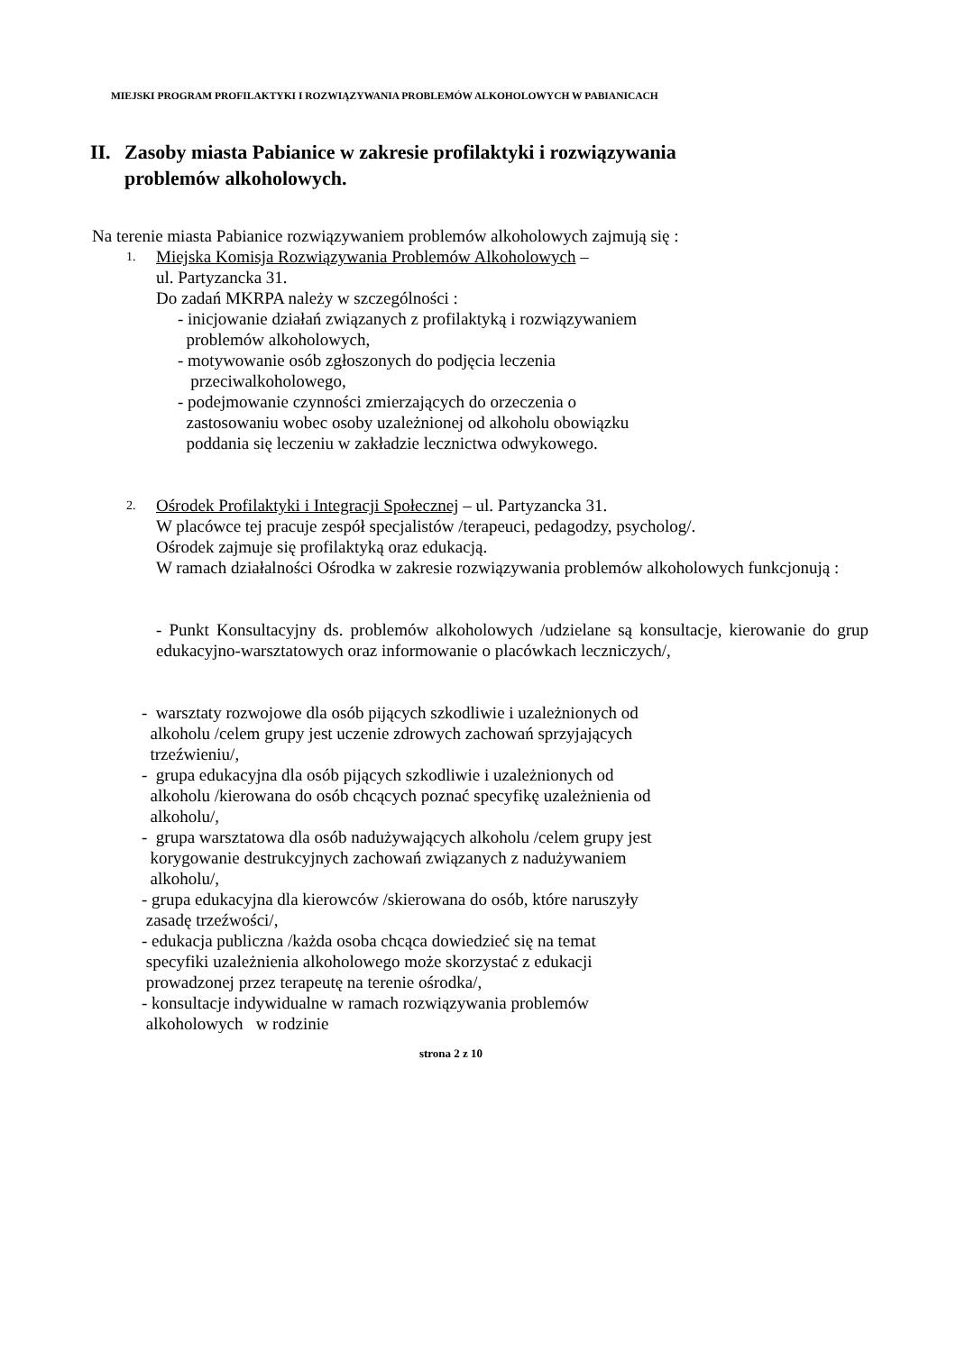MIEJSKI PROGRAM PROFILAKTYKI I ROZWIĄZYWANIA PROBLEMÓW ALKOHOLOWYCH W PABIANICACH
II. Zasoby miasta Pabianice w zakresie profilaktyki i rozwiązywania
problemów alkoholowych.
Na terenie miasta Pabianice rozwiązywaniem problemów alkoholowych zajmują się :
1.
Miejska Komisja Rozwiązywania Problemów Alkoholowych –
ul. Partyzancka 31.
Do zadań MKRPA należy w szczególności :
- inicjowanie działań związanych z profilaktyką i rozwiązywaniem
problemów alkoholowych,
- motywowanie osób zgłoszonych do podjęcia leczenia
przeciwalkoholowego,
- podejmowanie czynności zmierzających do orzeczenia o
zastosowaniu wobec osoby uzależnionej od alkoholu obowiązku
poddania się leczeniu w zakładzie lecznictwa odwykowego.
2.
Ośrodek Profilaktyki i Integracji Społecznej – ul. Partyzancka 31.
W placówce tej pracuje zespół specjalistów /terapeuci, pedagodzy, psycholog/.
Ośrodek zajmuje się profilaktyką oraz edukacją.
W ramach działalności Ośrodka w zakresie rozwiązywania problemów alkoholowych funkcjonują :
- Punkt Konsultacyjny ds. problemów alkoholowych /udzielane są konsultacje, kierowanie do grup edukacyjno-warsztatowych oraz informowanie o placówkach leczniczych/,
- warsztaty rozwojowe dla osób pijących szkodliwie i uzależnionych od
alkoholu /celem grupy jest uczenie zdrowych zachowań sprzyjających
trzeźwieniu/,
- grupa edukacyjna dla osób pijących szkodliwie i uzależnionych od
alkoholu /kierowana do osób chcących poznać specyfikę uzależnienia od
alkoholu/,
- grupa warsztatowa dla osób nadużywających alkoholu /celem grupy jest
korygowanie destrukcyjnych zachowań związanych z nadużywaniem
alkoholu/,
- grupa edukacyjna dla kierowców /skierowana do osób, które naruszyły
zasadę trzeźwości/,
- edukacja publiczna /każda osoba chcąca dowiedzieć się na temat
specyfiki uzależnienia alkoholowego może skorzystać z edukacji
prowadzonej przez terapeutę na terenie ośrodka/,
- konsultacje indywidualne w ramach rozwiązywania problemów
alkoholowych w rodzinie
strona 2 z 10